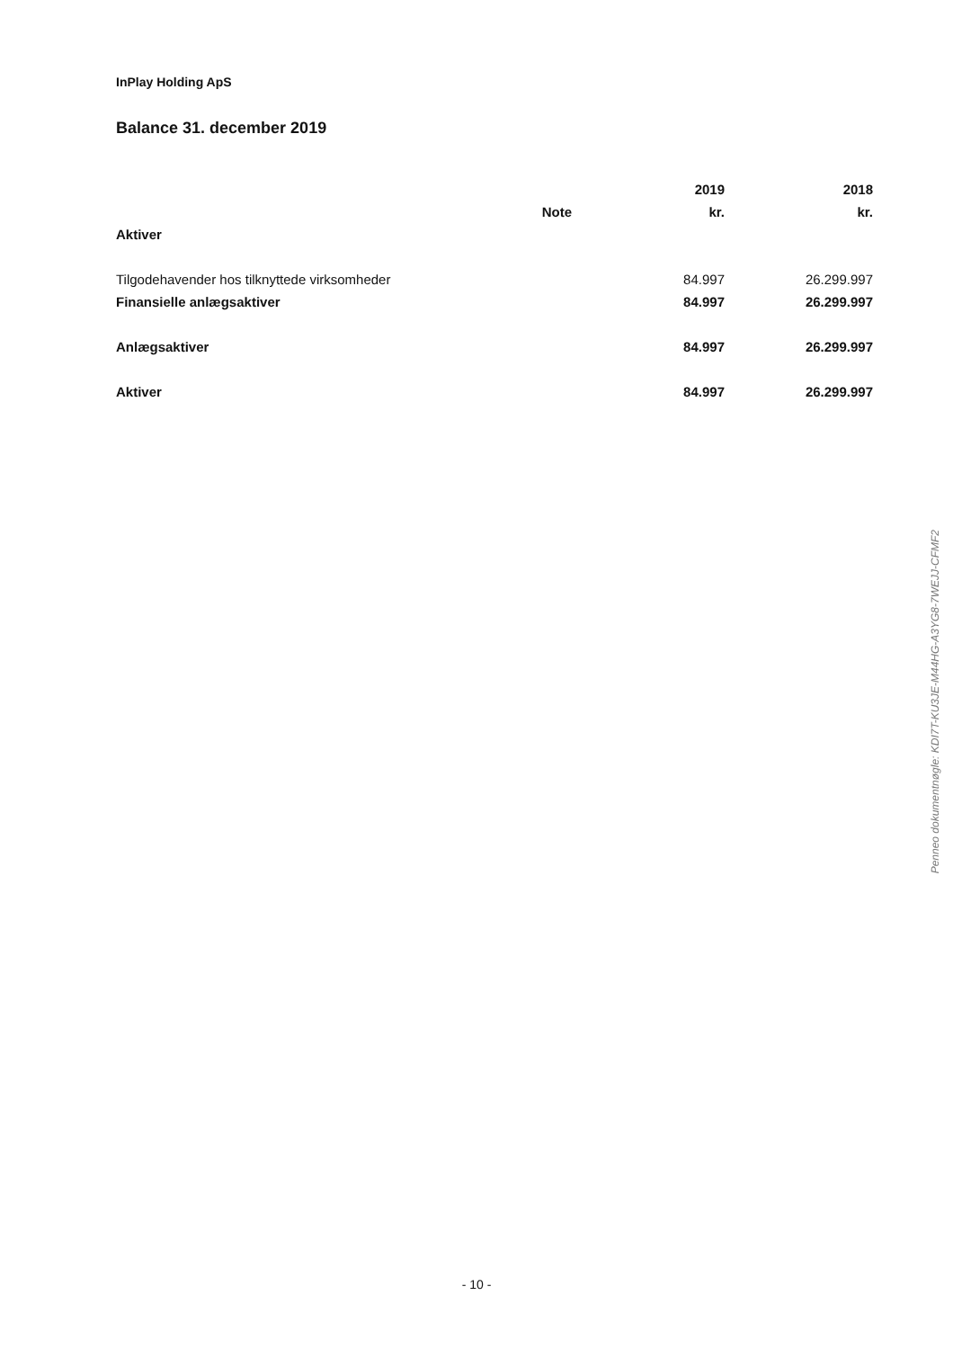InPlay Holding ApS
Balance 31. december 2019
| | | 2019 | 2018 |
| --- | --- | --- | --- |
| | Note | kr. | kr. |
| Aktiver | | | |
| Tilgodehavender hos tilknyttede virksomheder | | 84.997 | 26.299.997 |
| Finansielle anlægsaktiver | | 84.997 | 26.299.997 |
| Anlægsaktiver | | 84.997 | 26.299.997 |
| Aktiver | | 84.997 | 26.299.997 |
Penneo dokumentnøgle: KDI7T-KU3JE-M44HG-A3YG8-7WEJJ-CFMF2
- 10 -